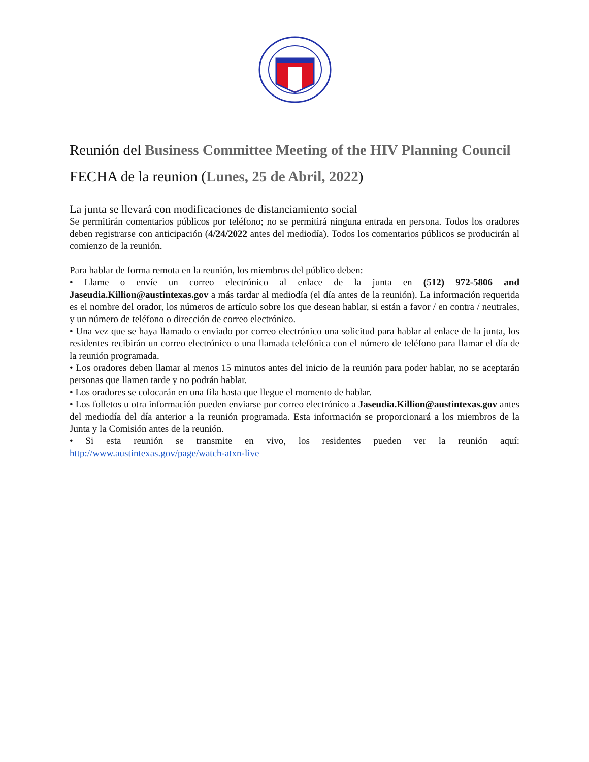Reunión del Business Committee Meeting of the HIV Planning Council
FECHA de la reunion (Lunes, 25 de Abril, 2022)
La junta se llevará con modificaciones de distanciamiento social
Se permitirán comentarios públicos por teléfono; no se permitirá ninguna entrada en persona. Todos los oradores deben registrarse con anticipación (4/24/2022 antes del mediodía). Todos los comentarios públicos se producirán al comienzo de la reunión.
Para hablar de forma remota en la reunión, los miembros del público deben:
• Llame o envíe un correo electrónico al enlace de la junta en (512) 972-5806 and Jaseudia.Killion@austintexas.gov a más tardar al mediodía (el día antes de la reunión). La información requerida es el nombre del orador, los números de artículo sobre los que desean hablar, si están a favor / en contra / neutrales, y un número de teléfono o dirección de correo electrónico.
• Una vez que se haya llamado o enviado por correo electrónico una solicitud para hablar al enlace de la junta, los residentes recibirán un correo electrónico o una llamada telefónica con el número de teléfono para llamar el día de la reunión programada.
• Los oradores deben llamar al menos 15 minutos antes del inicio de la reunión para poder hablar, no se aceptarán personas que llamen tarde y no podrán hablar.
• Los oradores se colocarán en una fila hasta que llegue el momento de hablar.
• Los folletos u otra información pueden enviarse por correo electrónico a Jaseudia.Killion@austintexas.gov antes del mediodía del día anterior a la reunión programada. Esta información se proporcionará a los miembros de la Junta y la Comisión antes de la reunión.
• Si esta reunión se transmite en vivo, los residentes pueden ver la reunión aquí: http://www.austintexas.gov/page/watch-atxn-live